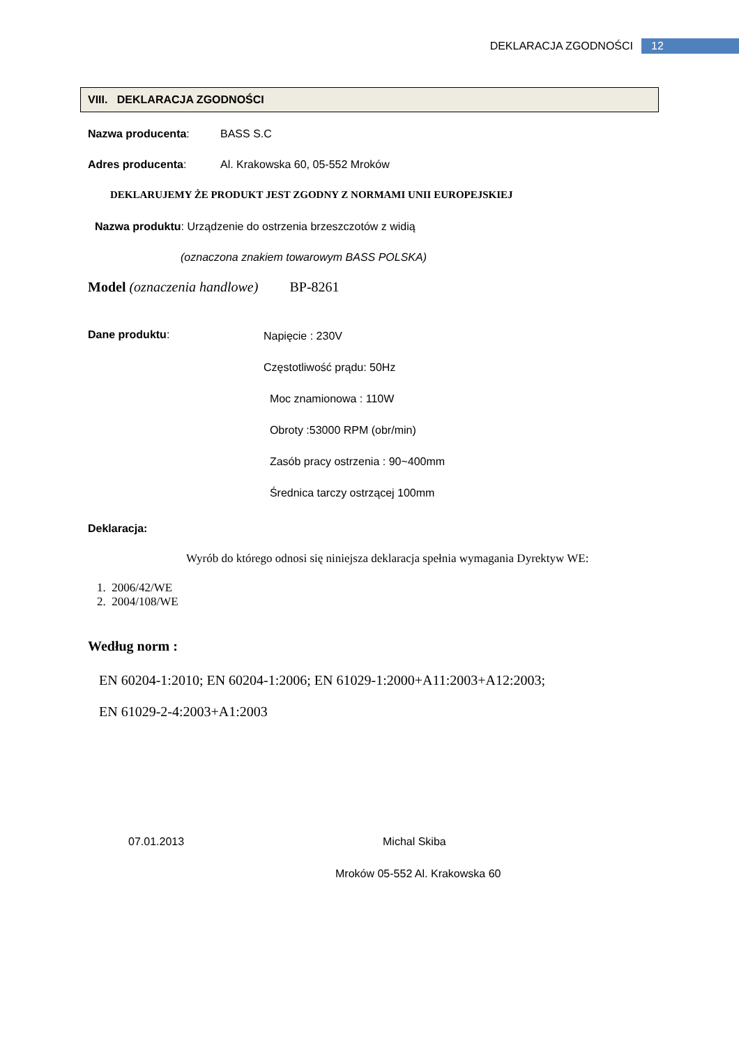DEKLARACJA ZGODNOŚCI 12
VIII. DEKLARACJA ZGODNOŚCI
Nazwa producenta: BASS S.C
Adres producenta: Al. Krakowska 60, 05-552 Mroków
DEKLARUJEMY ŻE PRODUKT JEST ZGODNY Z NORMAMI UNII EUROPEJSKIEJ
Nazwa produktu: Urządzenie do ostrzenia brzeszczotów z widią
(oznaczona znakiem towarowym BASS POLSKA)
Model (oznaczenia handlowe) BP-8261
Dane produktu:
Napięcie : 230V
Częstotliwość prądu: 50Hz
Moc znamionowa : 110W
Obroty :53000 RPM (obr/min)
Zasób pracy ostrzenia : 90~400mm
Średnica tarczy ostrzącej 100mm
Deklaracja:
Wyrób do którego odnosi się niniejsza deklaracja spełnia wymagania Dyrektyw WE:
1. 2006/42/WE
2. 2004/108/WE
Według norm :
EN 60204-1:2010; EN 60204-1:2006; EN 61029-1:2000+A11:2003+A12:2003;
EN 61029-2-4:2003+A1:2003
07.01.2013 Michal Skiba
Mroków 05-552 Al. Krakowska 60